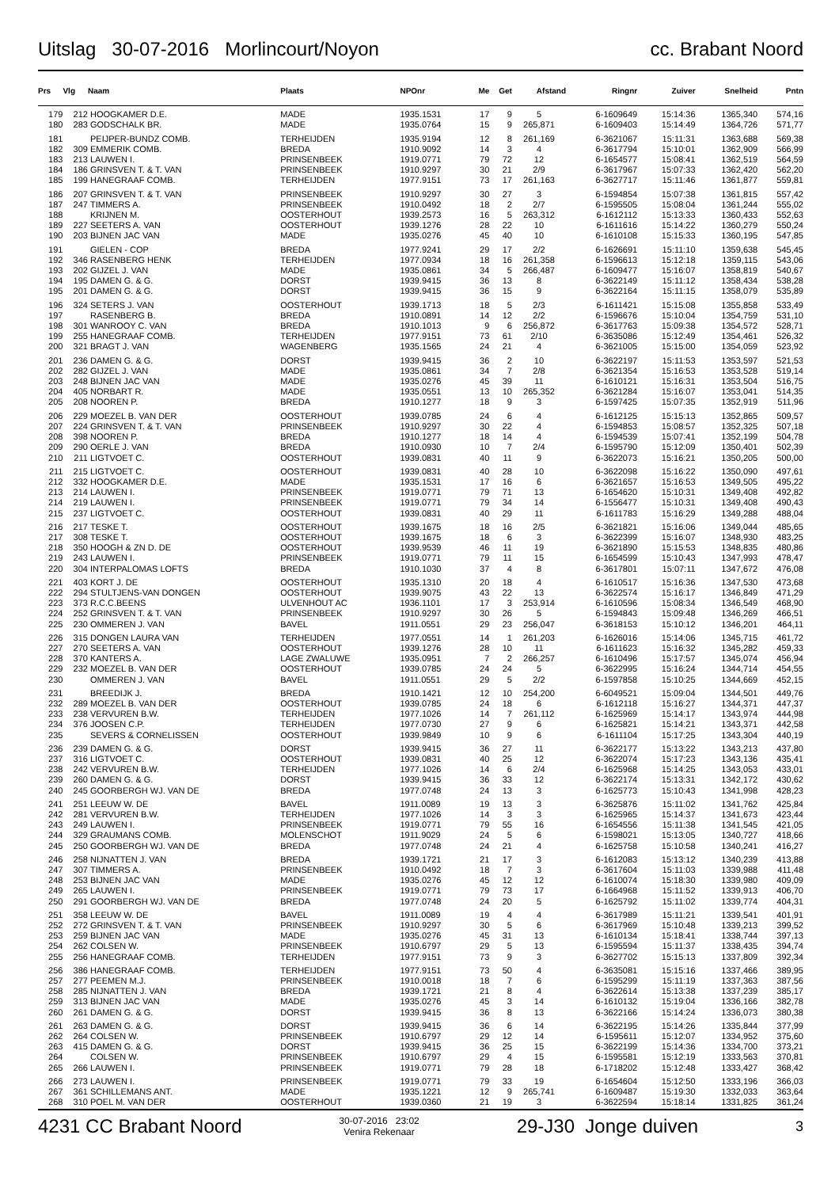Uitslag 30-07-2016 Morlincourt/Noyon cc. Brabant Noord
| Prs | Vlg | Naam | Plaats | NPOnr | Me | Get | Afstand | Ringnr | Zuiver | Snelheid | Pntn |
| --- | --- | --- | --- | --- | --- | --- | --- | --- | --- | --- | --- |
| 179 | 212 | HOOGKAMER D.E. | MADE | 1935.1531 | 17 | 9 | 5 | 6-1609649 | 15:14:36 | 1365,340 | 574,16 |
| 180 | 283 | GODSCHALK BR. | MADE | 1935.0764 | 15 | 9 | 265,871 | 6-1609403 | 15:14:49 | 1364,726 | 571,77 |
| 181 | | PEIJPER-BUNDZ COMB. | TERHEIJDEN | 1935.9194 | 12 | 8 | 261,169 | 6-3621067 | 15:11:31 | 1363,688 | 569,38 |
| 182 | 309 | EMMERIK COMB. | BREDA | 1910.9092 | 14 | 3 | 4 | 6-3617794 | 15:10:01 | 1362,909 | 566,99 |
| 183 | 213 | LAUWEN I. | PRINSENBEEK | 1919.0771 | 79 | 72 | 12 | 6-1654577 | 15:08:41 | 1362,519 | 564,59 |
| 184 | 186 | GRINSVEN T. & T. VAN | PRINSENBEEK | 1910.9297 | 30 | 21 | 2/9 | 6-3617967 | 15:07:33 | 1362,420 | 562,20 |
| 185 | 199 | HANEGRAAF COMB. | TERHEIJDEN | 1977.9151 | 73 | 17 | 261,163 | 6-3627717 | 15:11:46 | 1361,877 | 559,81 |
| 186 | 207 | GRINSVEN T. & T. VAN | PRINSENBEEK | 1910.9297 | 30 | 27 | 3 | 6-1594854 | 15:07:38 | 1361,815 | 557,42 |
| 187 | 247 | TIMMERS A. | PRINSENBEEK | 1910.0492 | 18 | 2 | 2/7 | 6-1595505 | 15:08:04 | 1361,244 | 555,02 |
| 188 | | KRIJNEN M. | OOSTERHOUT | 1939.2573 | 16 | 5 | 263,312 | 6-1612112 | 15:13:33 | 1360,433 | 552,63 |
| 189 | 227 | SEETERS A. VAN | OOSTERHOUT | 1939.1276 | 28 | 22 | 10 | 6-1611616 | 15:14:22 | 1360,279 | 550,24 |
| 190 | 203 | BIJNEN JAC VAN | MADE | 1935.0276 | 45 | 40 | 10 | 6-1610108 | 15:15:33 | 1360,195 | 547,85 |
| 191 | | GIELEN - COP | BREDA | 1977.9241 | 29 | 17 | 2/2 | 6-1626691 | 15:11:10 | 1359,638 | 545,45 |
| 192 | 346 | RASENBERG HENK | TERHEIJDEN | 1977.0934 | 18 | 16 | 261,358 | 6-1596613 | 15:12:18 | 1359,115 | 543,06 |
| 193 | 202 | GIJZEL J. VAN | MADE | 1935.0861 | 34 | 5 | 266,487 | 6-1609477 | 15:16:07 | 1358,819 | 540,67 |
| 194 | 195 | DAMEN G. & G. | DORST | 1939.9415 | 36 | 13 | 8 | 6-3622149 | 15:11:12 | 1358,434 | 538,28 |
| 195 | 201 | DAMEN G. & G. | DORST | 1939.9415 | 36 | 15 | 9 | 6-3622164 | 15:11:15 | 1358,079 | 535,89 |
| 196 | 324 | SETERS J. VAN | OOSTERHOUT | 1939.1713 | 18 | 5 | 2/3 | 6-1611421 | 15:15:08 | 1355,858 | 533,49 |
| 197 | | RASENBERG B. | BREDA | 1910.0891 | 14 | 12 | 2/2 | 6-1596676 | 15:10:04 | 1354,759 | 531,10 |
| 198 | 301 | WANROOY C. VAN | BREDA | 1910.1013 | 9 | 6 | 256,872 | 6-3617763 | 15:09:38 | 1354,572 | 528,71 |
| 199 | 255 | HANEGRAAF COMB. | TERHEIJDEN | 1977.9151 | 73 | 61 | 2/10 | 6-3635086 | 15:12:49 | 1354,461 | 526,32 |
| 200 | 321 | BRAGT J. VAN | WAGENBERG | 1935.1565 | 24 | 21 | 4 | 6-3621005 | 15:15:00 | 1354,059 | 523,92 |
| 201 | 236 | DAMEN G. & G. | DORST | 1939.9415 | 36 | 2 | 10 | 6-3622197 | 15:11:53 | 1353,597 | 521,53 |
| 202 | 282 | GIJZEL J. VAN | MADE | 1935.0861 | 34 | 7 | 2/8 | 6-3621354 | 15:16:53 | 1353,528 | 519,14 |
| 203 | 248 | BIJNEN JAC VAN | MADE | 1935.0276 | 45 | 39 | 11 | 6-1610121 | 15:16:31 | 1353,504 | 516,75 |
| 204 | 405 | NORBART R. | MADE | 1935.0551 | 13 | 10 | 265,352 | 6-3621284 | 15:16:07 | 1353,041 | 514,35 |
| 205 | 208 | NOOREN P. | BREDA | 1910.1277 | 18 | 9 | 3 | 6-1597425 | 15:07:35 | 1352,919 | 511,96 |
| 206 | 229 | MOEZEL B. VAN DER | OOSTERHOUT | 1939.0785 | 24 | 6 | 4 | 6-1612125 | 15:15:13 | 1352,865 | 509,57 |
| 207 | 224 | GRINSVEN T. & T. VAN | PRINSENBEEK | 1910.9297 | 30 | 22 | 4 | 6-1594853 | 15:08:57 | 1352,325 | 507,18 |
| 208 | 398 | NOOREN P. | BREDA | 1910.1277 | 18 | 14 | 4 | 6-1594539 | 15:07:41 | 1352,199 | 504,78 |
| 209 | 290 | OERLE J. VAN | BREDA | 1910.0930 | 10 | 7 | 2/4 | 6-1595790 | 15:12:09 | 1350,401 | 502,39 |
| 210 | 211 | LIGTVOET C. | OOSTERHOUT | 1939.0831 | 40 | 11 | 9 | 6-3622073 | 15:16:21 | 1350,205 | 500,00 |
| 211 | 215 | LIGTVOET C. | OOSTERHOUT | 1939.0831 | 40 | 28 | 10 | 6-3622098 | 15:16:22 | 1350,090 | 497,61 |
| 212 | 332 | HOOGKAMER D.E. | MADE | 1935.1531 | 17 | 16 | 6 | 6-3621657 | 15:16:53 | 1349,505 | 495,22 |
| 213 | 214 | LAUWEN I. | PRINSENBEEK | 1919.0771 | 79 | 71 | 13 | 6-1654620 | 15:10:31 | 1349,408 | 492,82 |
| 214 | 219 | LAUWEN I. | PRINSENBEEK | 1919.0771 | 79 | 34 | 14 | 6-1556477 | 15:10:31 | 1349,408 | 490,43 |
| 215 | 237 | LIGTVOET C. | OOSTERHOUT | 1939.0831 | 40 | 29 | 11 | 6-1611783 | 15:16:29 | 1349,288 | 488,04 |
| 216 | 217 | TESKE T. | OOSTERHOUT | 1939.1675 | 18 | 16 | 2/5 | 6-3621821 | 15:16:06 | 1349,044 | 485,65 |
| 217 | 308 | TESKE T. | OOSTERHOUT | 1939.1675 | 18 | 6 | 3 | 6-3622399 | 15:16:07 | 1348,930 | 483,25 |
| 218 | 350 | HOOGH & ZN D. DE | OOSTERHOUT | 1939.9539 | 46 | 11 | 19 | 6-3621890 | 15:15:53 | 1348,835 | 480,86 |
| 219 | 243 | LAUWEN I. | PRINSENBEEK | 1919.0771 | 79 | 11 | 15 | 6-1654599 | 15:10:43 | 1347,993 | 478,47 |
| 220 | 304 | INTERPALOMAS LOFTS | BREDA | 1910.1030 | 37 | 4 | 8 | 6-3617801 | 15:07:11 | 1347,672 | 476,08 |
| 221 | 403 | KORT J. DE | OOSTERHOUT | 1935.1310 | 20 | 18 | 4 | 6-1610517 | 15:16:36 | 1347,530 | 473,68 |
| 222 | 294 | STULTJENS-VAN DONGEN | OOSTERHOUT | 1939.9075 | 43 | 22 | 13 | 6-3622574 | 15:16:17 | 1346,849 | 471,29 |
| 223 | 373 | R.C.C.BEENS | ULVENHOUT AC | 1936.1101 | 17 | 3 | 253,914 | 6-1610596 | 15:08:34 | 1346,549 | 468,90 |
| 224 | 252 | GRINSVEN T. & T. VAN | PRINSENBEEK | 1910.9297 | 30 | 26 | 5 | 6-1594843 | 15:09:48 | 1346,269 | 466,51 |
| 225 | 230 | OMMEREN J. VAN | BAVEL | 1911.0551 | 29 | 23 | 256,047 | 6-3618153 | 15:10:12 | 1346,201 | 464,11 |
| 226 | 315 | DONGEN LAURA VAN | TERHEIJDEN | 1977.0551 | 14 | 1 | 261,203 | 6-1626016 | 15:14:06 | 1345,715 | 461,72 |
| 227 | 270 | SEETERS A. VAN | OOSTERHOUT | 1939.1276 | 28 | 10 | 11 | 6-1611623 | 15:16:32 | 1345,282 | 459,33 |
| 228 | 370 | KANTERS A. | LAGE ZWALUWE | 1935.0951 | 7 | 2 | 266,257 | 6-1610496 | 15:17:57 | 1345,074 | 456,94 |
| 229 | 232 | MOEZEL B. VAN DER | OOSTERHOUT | 1939.0785 | 24 | 24 | 5 | 6-3622995 | 15:16:24 | 1344,714 | 454,55 |
| 230 | | OMMEREN J. VAN | BAVEL | 1911.0551 | 29 | 5 | 2/2 | 6-1597858 | 15:10:25 | 1344,669 | 452,15 |
| 231 | | BREEDIJK J. | BREDA | 1910.1421 | 12 | 10 | 254,200 | 6-6049521 | 15:09:04 | 1344,501 | 449,76 |
| 232 | 289 | MOEZEL B. VAN DER | OOSTERHOUT | 1939.0785 | 24 | 18 | 6 | 6-1612118 | 15:16:27 | 1344,371 | 447,37 |
| 233 | 238 | VERVUREN B.W. | TERHEIJDEN | 1977.1026 | 14 | 7 | 261,112 | 6-1625969 | 15:14:17 | 1343,974 | 444,98 |
| 234 | 376 | JOOSEN C.P. | TERHEIJDEN | 1977.0730 | 27 | 9 | 6 | 6-1625821 | 15:14:21 | 1343,371 | 442,58 |
| 235 | | SEVERS & CORNELISSEN | OOSTERHOUT | 1939.9849 | 10 | 9 | 6 | 6-1611104 | 15:17:25 | 1343,304 | 440,19 |
| 236 | 239 | DAMEN G. & G. | DORST | 1939.9415 | 36 | 27 | 11 | 6-3622177 | 15:13:22 | 1343,213 | 437,80 |
| 237 | 316 | LIGTVOET C. | OOSTERHOUT | 1939.0831 | 40 | 25 | 12 | 6-3622074 | 15:17:23 | 1343,136 | 435,41 |
| 238 | 242 | VERVUREN B.W. | TERHEIJDEN | 1977.1026 | 14 | 6 | 2/4 | 6-1625968 | 15:14:25 | 1343,053 | 433,01 |
| 239 | 260 | DAMEN G. & G. | DORST | 1939.9415 | 36 | 33 | 12 | 6-3622174 | 15:13:31 | 1342,172 | 430,62 |
| 240 | 245 | GOORBERGH WJ. VAN DE | BREDA | 1977.0748 | 24 | 13 | 3 | 6-1625773 | 15:10:43 | 1341,998 | 428,23 |
| 241 | 251 | LEEUW W. DE | BAVEL | 1911.0089 | 19 | 13 | 3 | 6-3625876 | 15:11:02 | 1341,762 | 425,84 |
| 242 | 281 | VERVUREN B.W. | TERHEIJDEN | 1977.1026 | 14 | 3 | 3 | 6-1625965 | 15:14:37 | 1341,673 | 423,44 |
| 243 | 249 | LAUWEN I. | PRINSENBEEK | 1919.0771 | 79 | 55 | 16 | 6-1654556 | 15:11:38 | 1341,545 | 421,05 |
| 244 | 329 | GRAUMANS COMB. | MOLENSCHOT | 1911.9029 | 24 | 5 | 6 | 6-1598021 | 15:13:05 | 1340,727 | 418,66 |
| 245 | 250 | GOORBERGH WJ. VAN DE | BREDA | 1977.0748 | 24 | 21 | 4 | 6-1625758 | 15:10:58 | 1340,241 | 416,27 |
| 246 | 258 | NIJNATTEN J. VAN | BREDA | 1939.1721 | 21 | 17 | 3 | 6-1612083 | 15:13:12 | 1340,239 | 413,88 |
| 247 | 307 | TIMMERS A. | PRINSENBEEK | 1910.0492 | 18 | 7 | 3 | 6-3617604 | 15:11:03 | 1339,988 | 411,48 |
| 248 | 253 | BIJNEN JAC VAN | MADE | 1935.0276 | 45 | 12 | 12 | 6-1610074 | 15:18:30 | 1339,980 | 409,09 |
| 249 | 265 | LAUWEN I. | PRINSENBEEK | 1919.0771 | 79 | 73 | 17 | 6-1664968 | 15:11:52 | 1339,913 | 406,70 |
| 250 | 291 | GOORBERGH WJ. VAN DE | BREDA | 1977.0748 | 24 | 20 | 5 | 6-1625792 | 15:11:02 | 1339,774 | 404,31 |
| 251 | 358 | LEEUW W. DE | BAVEL | 1911.0089 | 19 | 4 | 4 | 6-3617989 | 15:11:21 | 1339,541 | 401,91 |
| 252 | 272 | GRINSVEN T. & T. VAN | PRINSENBEEK | 1910.9297 | 30 | 5 | 6 | 6-3617969 | 15:10:48 | 1339,213 | 399,52 |
| 253 | 259 | BIJNEN JAC VAN | MADE | 1935.0276 | 45 | 31 | 13 | 6-1610134 | 15:18:41 | 1338,744 | 397,13 |
| 254 | 262 | COLSEN W. | PRINSENBEEK | 1910.6797 | 29 | 5 | 13 | 6-1595594 | 15:11:37 | 1338,435 | 394,74 |
| 255 | 256 | HANEGRAAF COMB. | TERHEIJDEN | 1977.9151 | 73 | 9 | 3 | 6-3627702 | 15:15:13 | 1337,809 | 392,34 |
| 256 | 386 | HANEGRAAF COMB. | TERHEIJDEN | 1977.9151 | 73 | 50 | 4 | 6-3635081 | 15:15:16 | 1337,466 | 389,95 |
| 257 | 277 | PEEMEN M.J. | PRINSENBEEK | 1910.0018 | 18 | 7 | 6 | 6-1595299 | 15:11:19 | 1337,363 | 387,56 |
| 258 | 285 | NIJNATTEN J. VAN | BREDA | 1939.1721 | 21 | 8 | 4 | 6-3622614 | 15:13:38 | 1337,239 | 385,17 |
| 259 | 313 | BIJNEN JAC VAN | MADE | 1935.0276 | 45 | 3 | 14 | 6-1610132 | 15:19:04 | 1336,166 | 382,78 |
| 260 | 261 | DAMEN G. & G. | DORST | 1939.9415 | 36 | 8 | 13 | 6-3622166 | 15:14:24 | 1336,073 | 380,38 |
| 261 | 263 | DAMEN G. & G. | DORST | 1939.9415 | 36 | 6 | 14 | 6-3622195 | 15:14:26 | 1335,844 | 377,99 |
| 262 | 264 | COLSEN W. | PRINSENBEEK | 1910.6797 | 29 | 12 | 14 | 6-1595611 | 15:12:07 | 1334,952 | 375,60 |
| 263 | 415 | DAMEN G. & G. | DORST | 1939.9415 | 36 | 25 | 15 | 6-3622199 | 15:14:36 | 1334,700 | 373,21 |
| 264 | | COLSEN W. | PRINSENBEEK | 1910.6797 | 29 | 4 | 15 | 6-1595581 | 15:12:19 | 1333,563 | 370,81 |
| 265 | 266 | LAUWEN I. | PRINSENBEEK | 1919.0771 | 79 | 28 | 18 | 6-1718202 | 15:12:48 | 1333,427 | 368,42 |
| 266 | 273 | LAUWEN I. | PRINSENBEEK | 1919.0771 | 79 | 33 | 19 | 6-1654604 | 15:12:50 | 1333,196 | 366,03 |
| 267 | 361 | SCHILLEMANS ANT. | MADE | 1935.1221 | 12 | 9 | 265,741 | 6-1609487 | 15:19:30 | 1332,033 | 363,64 |
| 268 | 310 | POEL M. VAN DER | OOSTERHOUT | 1939.0360 | 21 | 19 | 3 | 6-3622594 | 15:18:14 | 1331,825 | 361,24 |
4231 CC Brabant Noord 30-07-2016 23:02
Venira Rekenaar 29-J30 Jonge duiven 3